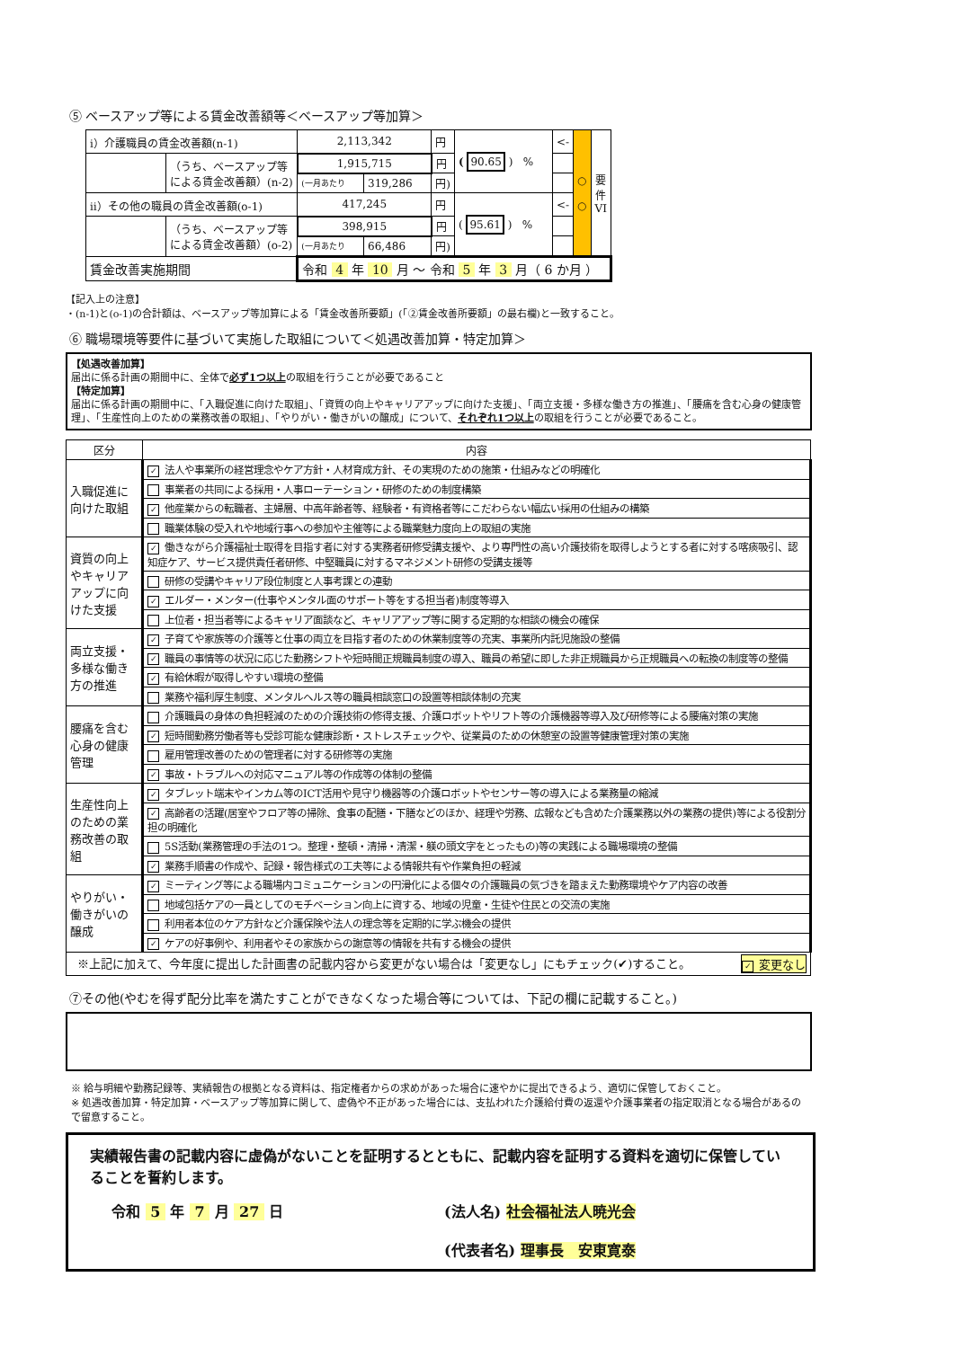⑤ ベースアップ等による賃金改善額等＜ベースアップ等加算＞
| ⅰ）介護職員の賃金改善額(n-1) | | 2,113,342 | | 円 | ( 90.65 ) % | <- | ○ ○ | 要 件 VI |
| | （うち、ベースアップ等 による賃金改善額）(n-2) | 1,915,715 | | 円 | | | | |
| | | (一月あたり | 319,286 | 円) | | | | |
| ⅱ）その他の職員の賃金改善額(o-1) | | 417,245 | | 円 | ( 95.61 ) % | <- | | |
| | （うち、ベースアップ等 による賃金改善額）(o-2) | 398,915 | | 円 | | | | |
| | | (一月あたり | 66,486 | 円) | | | | |
| 賃金改善実施期間 | | 令和 4 年 10 月 ～ 令和 5 年 3 月（ 6 か月 ） | | | | | | |
【記入上の注意】
・(n-1)と(o-1)の合計額は、ベースアップ等加算による「賃金改善所要額」(「②賃金改善所要額」の最右欄)と一致すること。
⑥ 職場環境等要件に基づいて実施した取組について＜処遇改善加算・特定加算＞
【処遇改善加算】
届出に係る計画の期間中に、全体で必ず1つ以上の取組を行うことが必要であること
【特定加算】
届出に係る計画の期間中に、「入職促進に向けた取組」、「資質の向上やキャリアアップに向けた支援」、「両立支援・多様な働き方の推進」、「腰痛を含む心身の健康管理」、「生産性向上のための業務改善の取組」、「やりがい・働きがいの醸成」について、それぞれ1つ以上の取組を行うことが必要であること。
| 区分 | 内容 |
| --- | --- |
| 入職促進に向けた取組 | ✓ 法人や事業所の経営理念やケア方針・人材育成方針、その実現のための施策・仕組みなどの明確化 |
| | 事業者の共同による採用・人事ローテーション・研修のための制度構築 |
| | ✓ 他産業からの転職者、主婦層、中高年齢者等、経験者・有資格者等にこだわらない幅広い採用の仕組みの構築 |
| | 職業体験の受入れや地域行事への参加や主催等による職業魅力度向上の取組の実施 |
| 資質の向上やキャリアアップに向けた支援 | ✓ 働きながら介護福祉士取得を目指す者に対する実務者研修受講支援や、より専門性の高い介護技術を取得しようとする者に対する喀痰吸引、認知症ケア、サービス提供責任者研修、中堅職員に対するマネジメント研修の受講支援等 |
| | 研修の受講やキャリア段位制度と人事考課との連動 |
| | ✓ エルダー・メンター(仕事やメンタル面のサポート等をする担当者)制度等導入 |
| | 上位者・担当者等によるキャリア面談など、キャリアアップ等に関する定期的な相談の機会の確保 |
| 両立支援・多様な働き方の推進 | ✓ 子育てや家族等の介護等と仕事の両立を目指す者のための休業制度等の充実、事業所内託児施設の整備 |
| | ✓ 職員の事情等の状況に応じた勤務シフトや短時間正規職員制度の導入、職員の希望に即した非正規職員から正規職員への転換の制度等の整備 |
| | ✓ 有給休暇が取得しやすい環境の整備 |
| | 業務や福利厚生制度、メンタルヘルス等の職員相談窓口の設置等相談体制の充実 |
| 腰痛を含む心身の健康管理 | 介護職員の身体の負担軽減のための介護技術の修得支援、介護ロボットやリフト等の介護機器等導入及び研修等による腰痛対策の実施 |
| | ✓ 短時間勤務労働者等も受診可能な健康診断・ストレスチェックや、従業員のための休憩室の設置等健康管理対策の実施 |
| | 雇用管理改善のための管理者に対する研修等の実施 |
| | ✓ 事故・トラブルへの対応マニュアル等の作成等の体制の整備 |
| 生産性向上のための業務改善の取組 | ✓ タブレット端末やインカム等のICT活用や見守り機器等の介護ロボットやセンサー等の導入による業務量の縮減 |
| | ✓ 高齢者の活躍(居室やフロア等の掃除、食事の配膳・下膳などのほか、経理や労務、広報なども含めた介護業務以外の業務の提供)等による役割分担の明確化 |
| | 5S活動(業務管理の手法の1つ。整理・整頓・清掃・清潔・躾の頭文字をとったもの)等の実践による職場環境の整備 |
| | ✓ 業務手順書の作成や、記録・報告様式の工夫等による情報共有や作業負担の軽減 |
| やりがい・働きがいの醸成 | ✓ ミーティング等による職場内コミュニケーションの円滑化による個々の介護職員の気づきを踏まえた勤務環境やケア内容の改善 |
| | 地域包括ケアの一員としてのモチベーション向上に資する、地域の児童・生徒や住民との交流の実施 |
| | 利用者本位のケア方針など介護保険や法人の理念等を定期的に学ぶ機会の提供 |
| | ✓ ケアの好事例や、利用者やその家族からの謝意等の情報を共有する機会の提供 |
| ※上記に加えて、今年度に提出した計画書の記載内容から変更がない場合は「変更なし」にもチェック(✔)すること。 ✓ 変更なし | |
⑦その他(やむを得ず配分比率を満たすことができなくなった場合等については、下記の欄に記載すること。)
※ 給与明細や勤務記録等、実績報告の根拠となる資料は、指定権者からの求めがあった場合に速やかに提出できるよう、適切に保管しておくこと。
※ 処遇改善加算・特定加算・ベースアップ等加算に関して、虚偽や不正があった場合には、支払われた介護給付費の返還や介護事業者の指定取消となる場合があるので留意すること。
実績報告書の記載内容に虚偽がないことを証明するとともに、記載内容を証明する資料を適切に保管していることを誓約します。
令和 5 年 7 月 27 日 (法人名) 社会福祉法人暁光会
(代表者名) 理事長　安東寛泰